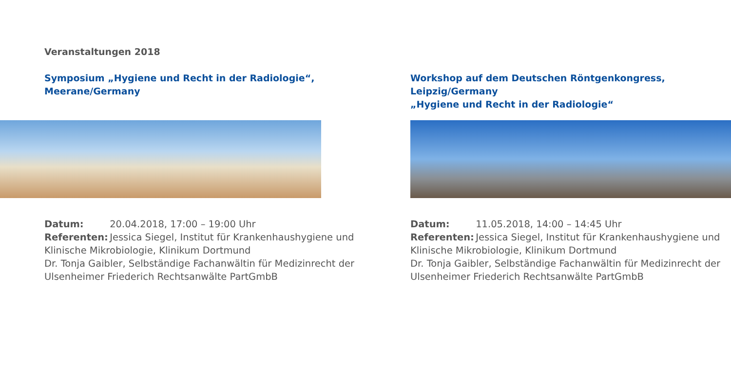Veranstaltungen 2018
Symposium „Hygiene und Recht in der Radiologie“,
Meerane/Germany
Datum: 20.04.2018, 17:00 – 19:00 Uhr
Referenten: Jessica Siegel, Institut für Krankenhaushygiene und Klinische Mikrobiologie, Klinikum Dortmund
Dr. Tonja Gaibler, Selbständige Fachanwältin für Medizinrecht der Ulsenheimer Friederich Rechtsanwälte PartGmbB
Workshop auf dem Deutschen Röntgenkongress,
Leipzig/Germany
„Hygiene und Recht in der Radiologie“
Datum: 11.05.2018, 14:00 – 14:45 Uhr
Referenten: Jessica Siegel, Institut für Krankenhaushygiene und Klinische Mikrobiologie, Klinikum Dortmund
Dr. Tonja Gaibler, Selbständige Fachanwältin für Medizinrecht der Ulsenheimer Friederich Rechtsanwälte PartGmbB